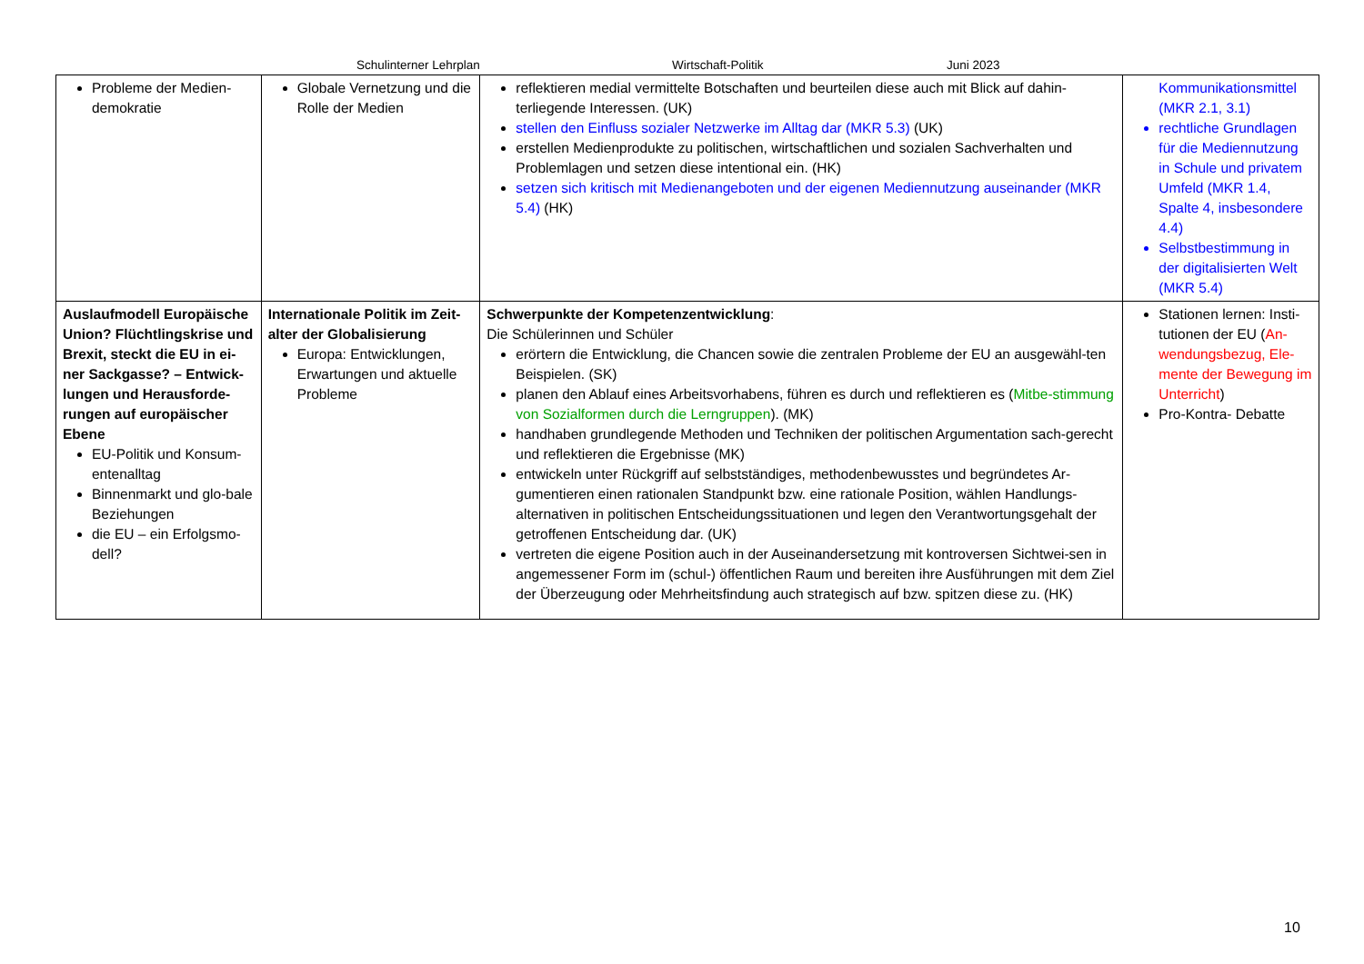Schulinterner Lehrplan Wirtschaft-Politik Juni 2023
| Probleme der Medien-demokratie | Globale Vernetzung und die Rolle der Medien | reflektieren medial vermittelte Botschaften und beurteilen diese auch mit Blick auf dahin-terliegende Interessen. (UK) stellen den Einfluss sozialer Netzwerke im Alltag dar (MKR 5.3) (UK) erstellen Medienprodukte zu politischen, wirtschaftlichen und sozialen Sachverhalten und Problemlagen und setzen diese intentional ein. (HK) setzen sich kritisch mit Medienangeboten und der eigenen Mediennutzung auseinander (MKR 5.4) (HK) | Kommunikationsmittel (MKR 2.1, 3.1) rechtliche Grundlagen für die Mediennutzung in Schule und privatem Umfeld (MKR 1.4, Spalte 4, insbesondere 4.4) Selbstbestimmung in der digitalisierten Welt (MKR 5.4) |
| Auslaufmodell Europäische Union? Flüchtlingskrise und Brexit, steckt die EU in ei-ner Sackgasse? – Entwick-lungen und Herausforde-rungen auf europäischer Ebene EU-Politik und Konsum-entenalltag Binnenmarkt und glo-bale Beziehungen die EU – ein Erfolgsmo-dell? | Internationale Politik im Zeit-alter der Globalisierung Europa: Entwicklungen, Erwartungen und aktuelle Probleme | Schwerpunkte der Kompetenzentwicklung : Die Schülerinnen und Schüler erörtern die Entwicklung, die Chancen sowie die zentralen Probleme der EU an ausgewähl-ten Beispielen. (SK) planen den Ablauf eines Arbeitsvorhabens, führen es durch und reflektieren es ( Mitbe-stimmung von Sozialformen durch die Lerngruppen ). (MK) handhaben grundlegende Methoden und Techniken der politischen Argumentation sach-gerecht und reflektieren die Ergebnisse (MK) entwickeln unter Rückgriff auf selbstständiges, methodenbewusstes und begründetes Ar-gumentieren einen rationalen Standpunkt bzw. eine rationale Position, wählen Handlungs-alternativen in politischen Entscheidungssituationen und legen den Verantwortungsgehalt der getroffenen Entscheidung dar. (UK) vertreten die eigene Position auch in der Auseinandersetzung mit kontroversen Sichtwei-sen in angemessener Form im (schul-) öffentlichen Raum und bereiten ihre Ausführungen mit dem Ziel der Überzeugung oder Mehrheitsfindung auch strategisch auf bzw. spitzen diese zu. (HK) | Stationen lernen: Insti-tutionen der EU ( An-wendungsbezug, Ele-mente der Bewegung im Unterricht ) Pro-Kontra- Debatte |
10